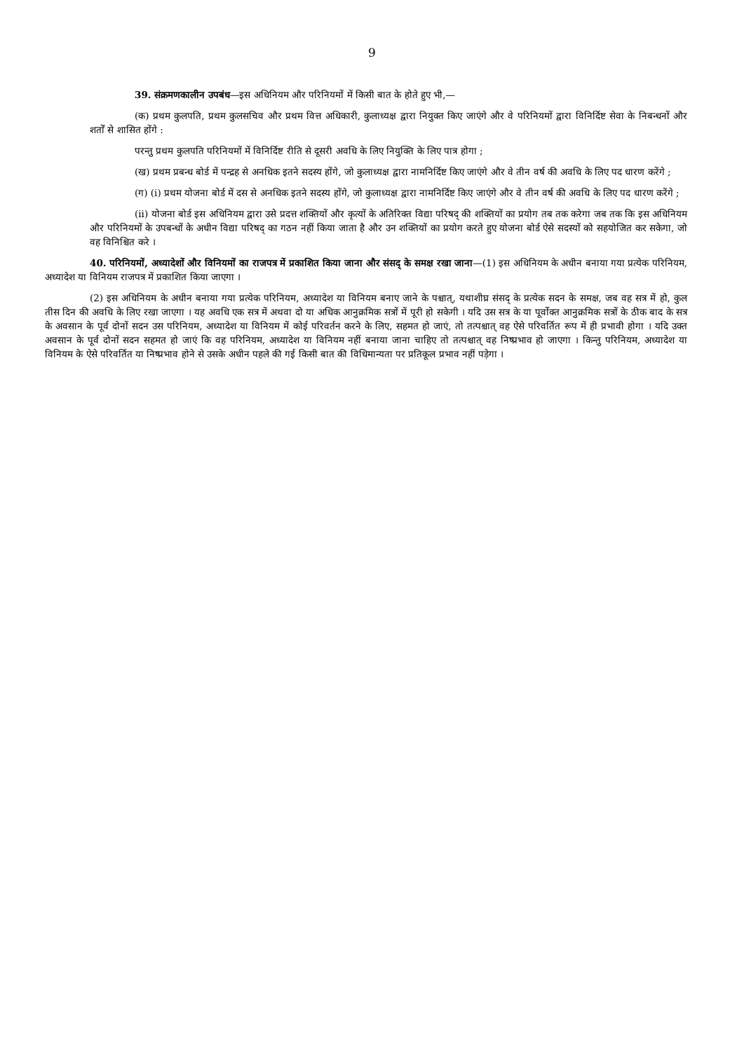9
39. संक्रमणकालीन उपबंध—इस अधिनियम और परिनियमों में किसी बात के होते हुए भी,—
(क) प्रथम कुलपति, प्रथम कुलसचिव और प्रथम वित्त अधिकारी, कुलाध्यक्ष द्वारा नियुक्त किए जाएंगे और वे परिनियमों द्वारा विनिर्दिष्ट सेवा के निबन्धनों और शर्तों से शासित होंगे :
परन्तु प्रथम कुलपति परिनियमों में विनिर्दिष्ट रीति से दूसरी अवधि के लिए नियुक्ति के लिए पात्र होगा ;
(ख) प्रथम प्रबन्ध बोर्ड में पन्द्रह से अनधिक इतने सदस्य होंगे, जो कुलाध्यक्ष द्वारा नामनिर्दिष्ट किए जाएंगे और वे तीन वर्ष की अवधि के लिए पद धारण करेंगे ;
(ग) (i) प्रथम योजना बोर्ड में दस से अनधिक इतने सदस्य होंगे, जो कुलाध्यक्ष द्वारा नामनिर्दिष्ट किए जाएंगे और वे तीन वर्ष की अवधि के लिए पद धारण करेंगे ;
(ii) योजना बोर्ड इस अधिनियम द्वारा उसे प्रदत्त शक्तियों और कृत्यों के अतिरिक्त विद्या परिषद् की शक्तियों का प्रयोग तब तक करेगा जब तक कि इस अधिनियम और परिनियमों के उपबन्धों के अधीन विद्या परिषद् का गठन नहीं किया जाता है और उन शक्तियों का प्रयोग करते हुए योजना बोर्ड ऐसे सदस्यों को सहयोजित कर सकेगा, जो वह विनिश्चित करे ।
40. परिनियमों, अध्यादेशों और विनियमों का राजपत्र में प्रकाशित किया जाना और संसद् के समक्ष रखा जाना—(1) इस अधिनियम के अधीन बनाया गया प्रत्येक परिनियम, अध्यादेश या विनियम राजपत्र में प्रकाशित किया जाएगा ।
(2) इस अधिनियम के अधीन बनाया गया प्रत्येक परिनियम, अध्यादेश या विनियम बनाए जाने के पश्चात्, यथाशीघ्र संसद् के प्रत्येक सदन के समक्ष, जब वह सत्र में हो, कुल तीस दिन की अवधि के लिए रखा जाएगा । यह अवधि एक सत्र में अथवा दो या अधिक आनुक्रमिक सत्रों में पूरी हो सकेगी । यदि उस सत्र के या पूर्वोक्त आनुक्रमिक सत्रों के ठीक बाद के सत्र के अवसान के पूर्व दोनों सदन उस परिनियम, अध्यादेश या विनियम में कोई परिवर्तन करने के लिए, सहमत हो जाएं, तो तत्पश्चात् वह ऐसे परिवर्तित रूप में ही प्रभावी होगा । यदि उक्त अवसान के पूर्व दोनों सदन सहमत हो जाएं कि वह परिनियम, अध्यादेश या विनियम नहीं बनाया जाना चाहिए तो तत्पश्चात् वह निष्प्रभाव हो जाएगा । किन्तु परिनियम, अध्यादेश या विनियम के ऐसे परिवर्तित या निष्प्रभाव होने से उसके अधीन पहले की गई किसी बात की विधिमान्यता पर प्रतिकूल प्रभाव नहीं पड़ेगा ।